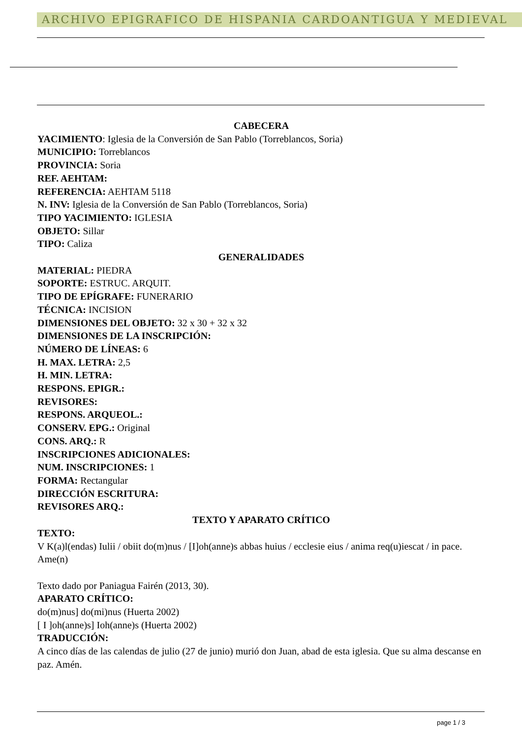ARCHIVO EPIGRAFICO DE HISPANIA CARDOANTIGUA Y MEDIEVAL
CABECERA
YACIMIENTO: Iglesia de la Conversión de San Pablo (Torreblancos, Soria)
MUNICIPIO: Torreblancos
PROVINCIA: Soria
REF. AEHTAM:
REFERENCIA: AEHTAM 5118
N. INV: Iglesia de la Conversión de San Pablo (Torreblancos, Soria)
TIPO YACIMIENTO: IGLESIA
OBJETO: Sillar
TIPO: Caliza
GENERALIDADES
MATERIAL: PIEDRA
SOPORTE: ESTRUC. ARQUIT.
TIPO DE EPÍGRAFE: FUNERARIO
TÉCNICA: INCISION
DIMENSIONES DEL OBJETO: 32 x 30 + 32 x 32
DIMENSIONES DE LA INSCRIPCIÓN:
NÚMERO DE LÍNEAS: 6
H. MAX. LETRA: 2,5
H. MIN. LETRA:
RESPONS. EPIGR.:
REVISORES:
RESPONS. ARQUEOL.:
CONSERV. EPG.: Original
CONS. ARQ.: R
INSCRIPCIONES ADICIONALES:
NUM. INSCRIPCIONES: 1
FORMA: Rectangular
DIRECCIÓN ESCRITURA:
REVISORES ARQ.:
TEXTO Y APARATO CRÍTICO
TEXTO:
V K(a)l(endas) Iulii / obiit do(m)nus / [I]oh(anne)s abbas huius / ecclesie eius / anima req(u)iescat / in pace. Ame(n)
Texto dado por Paniagua Fairén (2013, 30).
APARATO CRÍTICO:
do(m)nus] do(mi)nus (Huerta 2002)
[ I ]oh(anne)s] Ioh(anne)s (Huerta 2002)
TRADUCCIÓN:
A cinco días de las calendas de julio (27 de junio) murió don Juan, abad de esta iglesia. Que su alma descanse en paz. Amén.
page 1 / 3